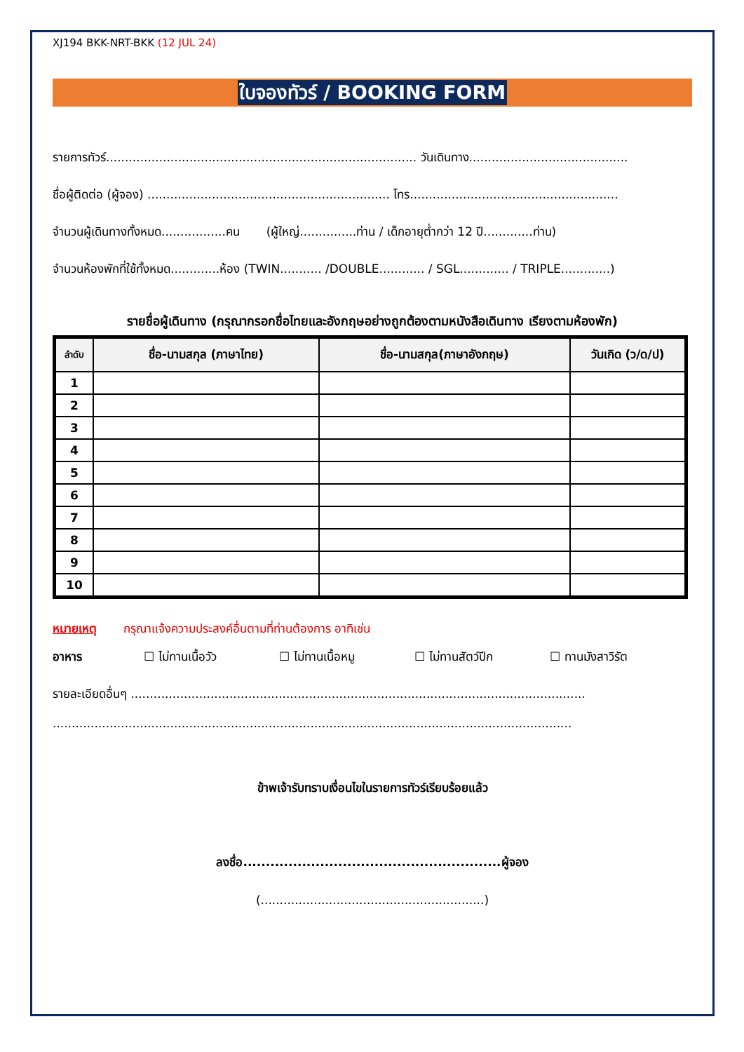XJ194 BKK-NRT-BKK (12 JUL 24)
ใบจองทัวร์ / BOOKING FORM
รายการทัวร์.................................................................................. วันเดินทาง..........................................
ชื่อผู้ติดต่อ (ผู้จอง) ................................................................ โทร.......................................................
จำนวนผู้เดินทางทั้งหมด.................คน (ผู้ใหญ่...............ท่าน / เด็กอายุต่ำกว่า 12 ปี.............ท่าน)
จำนวนห้องพักที่ใช้ทั้งหมด.............ห้อง (TWIN........... /DOUBLE............ / SGL............. / TRIPLE.............)
รายชื่อผู้เดินทาง (กรุณากรอกชื่อไทยและอังกฤษอย่างถูกต้องตามหนังสือเดินทาง เรียงตามห้องพัก)
| ลำดับ | ชื่อ-นามสกุล (ภาษาไทย) | ชื่อ-นามสกุล(ภาษาอังกฤษ) | วันเกิด (ว/ด/ป) |
| --- | --- | --- | --- |
| 1 | | | |
| 2 | | | |
| 3 | | | |
| 4 | | | |
| 5 | | | |
| 6 | | | |
| 7 | | | |
| 8 | | | |
| 9 | | | |
| 10 | | | |
หมายเหตุ กรุณาแจ้งความประสงค์อื่นตามที่ท่านต้องการ อาทิเช่น
อาหาร ☐ ไม่ทานเนื้อวัว ☐ ไม่ทานเนื้อหมู ☐ ไม่ทานสัตว์ปีก ☐ ทานมังสาวิรัต
รายละเอียดอื่นๆ ........................................................................................................................
.........................................................................................................................................
ข้าพเจ้ารับทราบเงื่อนไขในรายการทัวร์เรียบร้อยแล้ว
ลงชื่อ.........................................................ผู้จอง
(...........................................................)